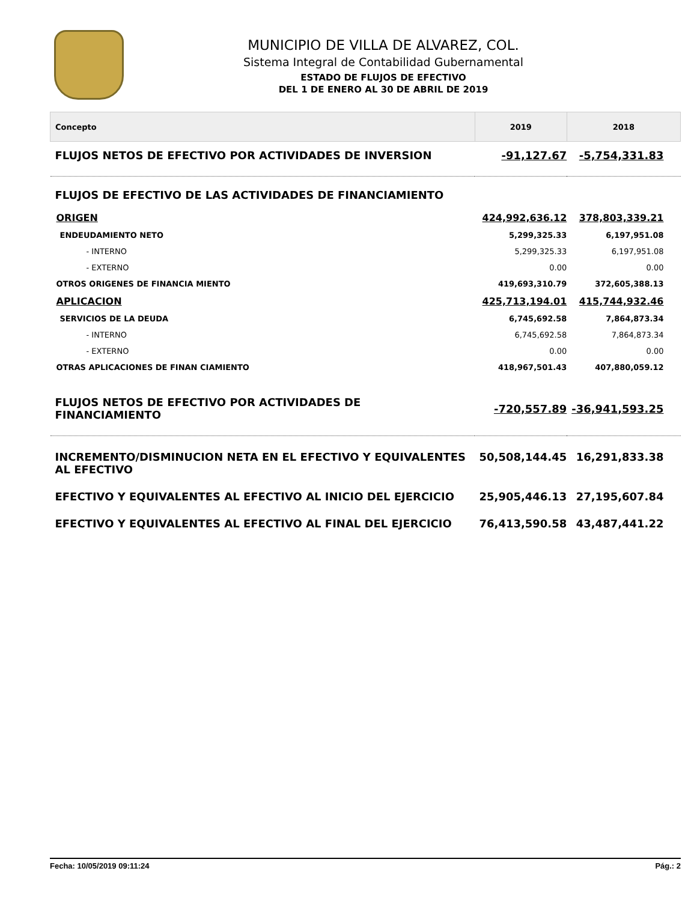MUNICIPIO DE VILLA DE ALVAREZ, COL.
Sistema Integral de Contabilidad Gubernamental
ESTADO DE FLUJOS DE EFECTIVO
DEL 1 DE ENERO AL 30 DE ABRIL DE 2019
| Concepto | 2019 | 2018 |
| --- | --- | --- |
| FLUJOS NETOS DE EFECTIVO POR ACTIVIDADES DE INVERSION | -91,127.67 | -5,754,331.83 |
| FLUJOS DE EFECTIVO DE LAS ACTIVIDADES DE FINANCIAMIENTO | | |
| ORIGEN | 424,992,636.12 | 378,803,339.21 |
| ENDEUDAMIENTO NETO | 5,299,325.33 | 6,197,951.08 |
| - INTERNO | 5,299,325.33 | 6,197,951.08 |
| - EXTERNO | 0.00 | 0.00 |
| OTROS ORIGENES DE FINANCIA MIENTO | 419,693,310.79 | 372,605,388.13 |
| APLICACION | 425,713,194.01 | 415,744,932.46 |
| SERVICIOS DE LA DEUDA | 6,745,692.58 | 7,864,873.34 |
| - INTERNO | 6,745,692.58 | 7,864,873.34 |
| - EXTERNO | 0.00 | 0.00 |
| OTRAS APLICACIONES DE FINAN CIAMIENTO | 418,967,501.43 | 407,880,059.12 |
| FLUJOS NETOS DE EFECTIVO POR ACTIVIDADES DE FINANCIAMIENTO | -720,557.89 | -36,941,593.25 |
| INCREMENTO/DISMINUCION NETA EN EL EFECTIVO Y EQUIVALENTES AL EFECTIVO | 50,508,144.45 | 16,291,833.38 |
| EFECTIVO Y EQUIVALENTES AL EFECTIVO AL INICIO DEL EJERCICIO | 25,905,446.13 | 27,195,607.84 |
| EFECTIVO Y EQUIVALENTES AL EFECTIVO AL FINAL DEL EJERCICIO | 76,413,590.58 | 43,487,441.22 |
Fecha: 10/05/2019 09:11:24 Pág.: 2